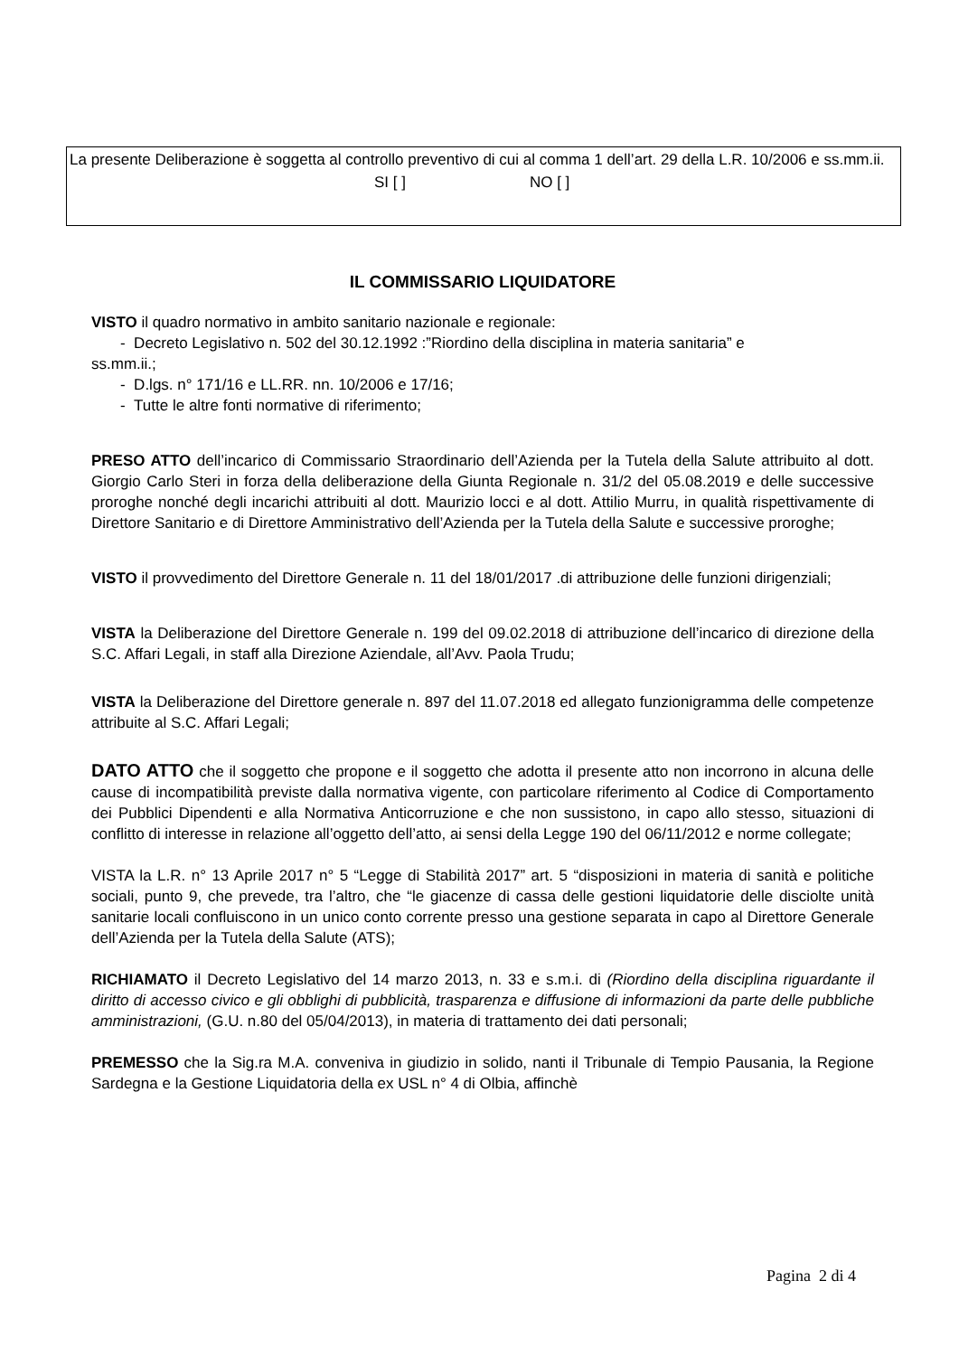La presente Deliberazione è soggetta al controllo preventivo di cui al comma 1 dell’art. 29 della L.R. 10/2006 e ss.mm.ii.
SI [ ] NO [ ]
IL COMMISSARIO LIQUIDATORE
VISTO il quadro normativo in ambito sanitario nazionale e regionale:
- Decreto Legislativo n. 502 del 30.12.1992 :”Riordino della disciplina in materia sanitaria” e
ss.mm.ii.;
- D.lgs. n° 171/16 e LL.RR. nn. 10/2006 e 17/16;
- Tutte le altre fonti normative di riferimento;
PRESO ATTO dell’incarico di Commissario Straordinario dell’Azienda per la Tutela della Salute attribuito al dott. Giorgio Carlo Steri in forza della deliberazione della Giunta Regionale n. 31/2 del 05.08.2019 e delle successive proroghe nonché degli incarichi attribuiti al dott. Maurizio locci e al dott. Attilio Murru, in qualità rispettivamente di Direttore Sanitario e di Direttore Amministrativo dell’Azienda per la Tutela della Salute e successive proroghe;
VISTO il provvedimento del Direttore Generale n. 11 del 18/01/2017 .di attribuzione delle funzioni dirigenziali;
VISTA la Deliberazione del Direttore Generale n. 199 del 09.02.2018 di attribuzione dell’incarico di direzione della S.C. Affari Legali, in staff alla Direzione Aziendale, all’Avv. Paola Trudu;
VISTA la Deliberazione del Direttore generale n. 897 del 11.07.2018 ed allegato funzionigramma delle competenze attribuite al S.C. Affari Legali;
DATO ATTO che il soggetto che propone e il soggetto che adotta il presente atto non incorrono in alcuna delle cause di incompatibilità previste dalla normativa vigente, con particolare riferimento al Codice di Comportamento dei Pubblici Dipendenti e alla Normativa Anticorruzione e che non sussistono, in capo allo stesso, situazioni di conflitto di interesse in relazione all’oggetto dell’atto, ai sensi della Legge 190 del 06/11/2012 e norme collegate;
VISTA la L.R. n° 13 Aprile 2017 n° 5 “Legge di Stabilità 2017” art. 5 “disposizioni in materia di sanità e politiche sociali, punto 9, che prevede, tra l’altro, che “le giacenze di cassa delle gestioni liquidatorie delle disciolte unità sanitarie locali confluiscono in un unico conto corrente presso una gestione separata in capo al Direttore Generale dell’Azienda per la Tutela della Salute (ATS);
RICHIAMATO il Decreto Legislativo del 14 marzo 2013, n. 33 e s.m.i. di (Riordino della disciplina riguardante il diritto di accesso civico e gli obblighi di pubblicità, trasparenza e diffusione di informazioni da parte delle pubbliche amministrazioni, (G.U. n.80 del 05/04/2013), in materia di trattamento dei dati personali;
PREMESSO che la Sig.ra M.A. conveniva in giudizio in solido, nanti il Tribunale di Tempio Pausania, la Regione Sardegna e la Gestione Liquidatoria della ex USL n° 4 di Olbia, affinchè
Pagina 2 di 4